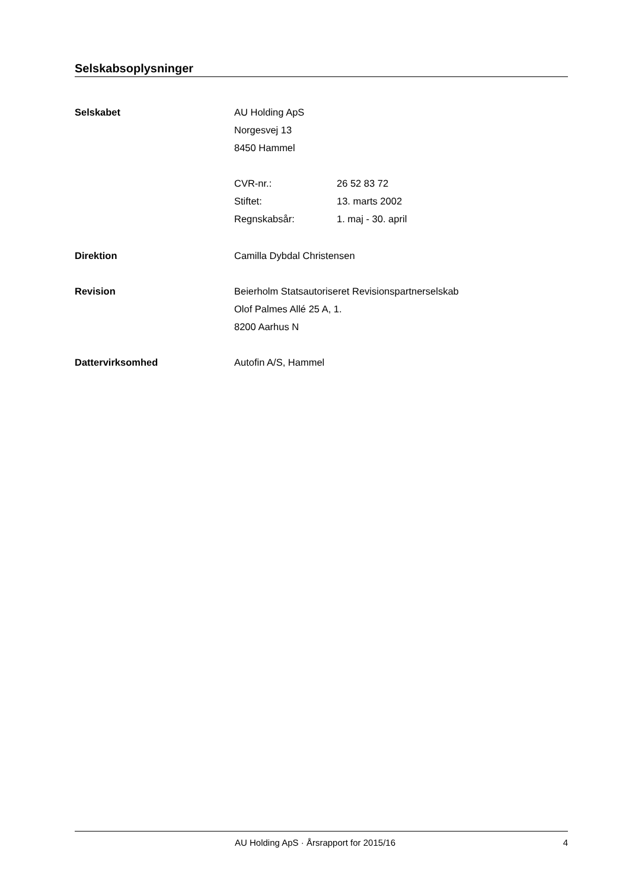Selskabsoplysninger
Selskabet
AU Holding ApS
Norgesvej 13
8450 Hammel
CVR-nr.: 26 52 83 72
Stiftet: 13. marts 2002
Regnskabsår: 1. maj - 30. april
Direktion
Camilla Dybdal Christensen
Revision
Beierholm Statsautoriseret Revisionspartnerselskab
Olof Palmes Allé 25 A, 1.
8200 Aarhus N
Dattervirksomhed
Autofin A/S, Hammel
AU Holding ApS · Årsrapport for 2015/16 4